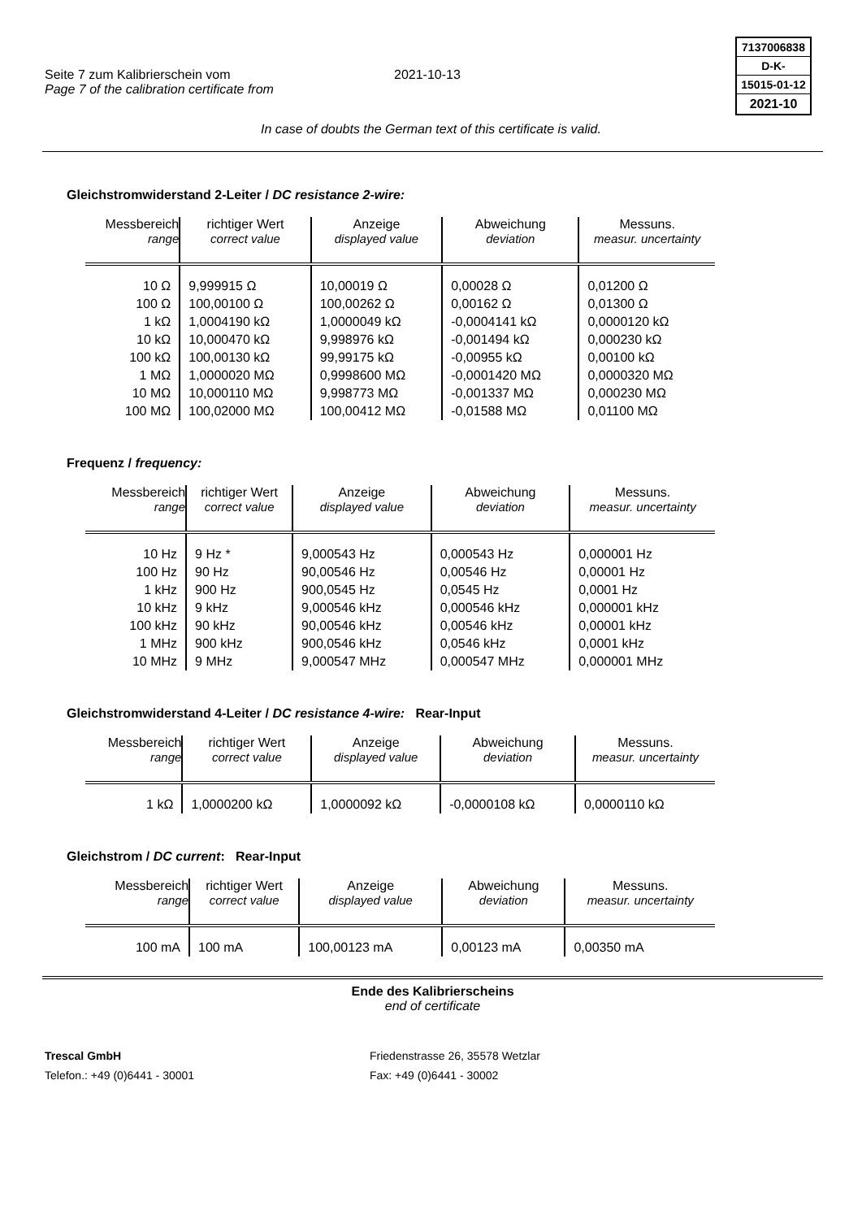Seite 7 zum Kalibrierschein vom
Page 7 of the calibration certificate from
2021-10-13
7137006838
D-K-
15015-01-12
2021-10
In case of doubts the German text of this certificate is valid.
Gleichstromwiderstand 2-Leiter / DC resistance 2-wire:
| Messbereich range | richtiger Wert correct value | Anzeige displayed value | Abweichung deviation | Messuns. measur. uncertainty |
| --- | --- | --- | --- | --- |
| 10 Ω 100 Ω 1 kΩ 10 kΩ 100 kΩ 1 MΩ 10 MΩ 100 MΩ | 9,999915 Ω 100,00100 Ω 1,0004190 kΩ 10,000470 kΩ 100,00130 kΩ 1,0000020 MΩ 10,000110 MΩ 100,02000 MΩ | 10,00019 Ω 100,00262 Ω 1,0000049 kΩ 9,998976 kΩ 99,99175 kΩ 0,9998600 MΩ 9,998773 MΩ 100,00412 MΩ | 0,00028 Ω 0,00162 Ω -0,0004141 kΩ -0,001494 kΩ -0,00955 kΩ -0,0001420 MΩ -0,001337 MΩ -0,01588 MΩ | 0,01200 Ω 0,01300 Ω 0,0000120 kΩ 0,000230 kΩ 0,00100 kΩ 0,0000320 MΩ 0,000230 MΩ 0,01100 MΩ |
Frequenz / frequency:
| Messbereich range | richtiger Wert correct value | Anzeige displayed value | Abweichung deviation | Messuns. measur. uncertainty |
| --- | --- | --- | --- | --- |
| 10 Hz 100 Hz 1 kHz 10 kHz 100 kHz 1 MHz 10 MHz | 9 Hz * 90 Hz 900 Hz 9 kHz 90 kHz 900 kHz 9 MHz | 9,000543 Hz 90,00546 Hz 900,0545 Hz 9,000546 kHz 90,00546 kHz 900,0546 kHz 9,000547 MHz | 0,000543 Hz 0,00546 Hz 0,0545 Hz 0,000546 kHz 0,00546 kHz 0,0546 kHz 0,000547 MHz | 0,000001 Hz 0,00001 Hz 0,0001 Hz 0,000001 kHz 0,00001 kHz 0,0001 kHz 0,000001 MHz |
Gleichstromwiderstand 4-Leiter / DC resistance 4-wire: Rear-Input
| Messbereich range | richtiger Wert correct value | Anzeige displayed value | Abweichung deviation | Messuns. measur. uncertainty |
| --- | --- | --- | --- | --- |
| 1 kΩ | 1,0000200 kΩ | 1,0000092 kΩ | -0,0000108 kΩ | 0,0000110 kΩ |
Gleichstrom / DC current: Rear-Input
| Messbereich range | richtiger Wert correct value | Anzeige displayed value | Abweichung deviation | Messuns. measur. uncertainty |
| --- | --- | --- | --- | --- |
| 100 mA | 100 mA | 100,00123 mA | 0,00123 mA | 0,00350 mA |
Ende des Kalibrierscheins
end of certificate
Trescal GmbH
Telefon.: +49 (0)6441 - 30001
Friedenstrasse 26, 35578 Wetzlar
Fax: +49 (0)6441 - 30002